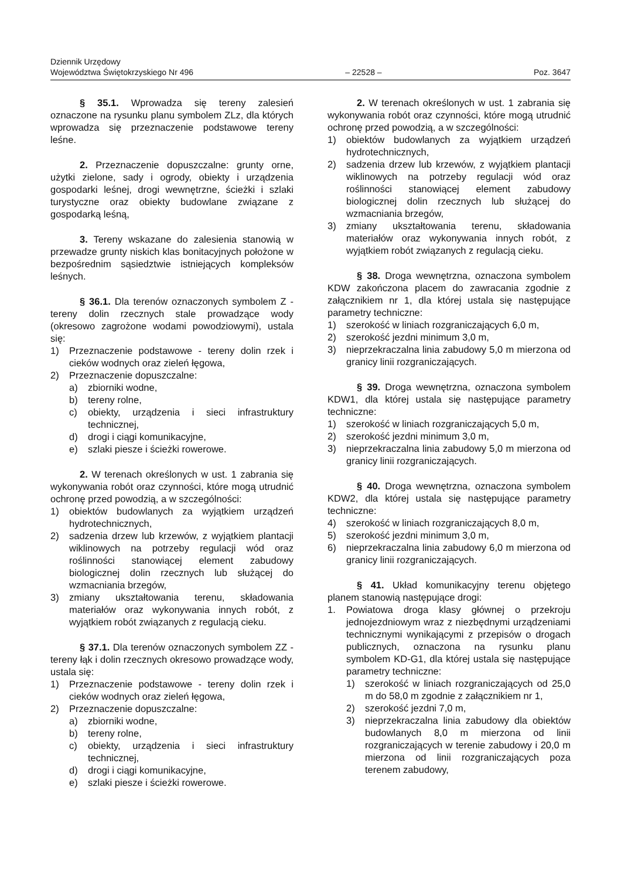Dziennik Urzędowy
Województwa Świętokrzyskiego Nr 496
– 22528 –
Poz. 3647
§ 35.1. Wprowadza się tereny zalesień oznaczone na rysunku planu symbolem ZLz, dla których wprowadza się przeznaczenie podstawowe tereny leśne.
2. Przeznaczenie dopuszczalne: grunty orne, użytki zielone, sady i ogrody, obiekty i urządzenia gospodarki leśnej, drogi wewnętrzne, ścieżki i szlaki turystyczne oraz obiekty budowlane związane z gospodarką leśną,
3. Tereny wskazane do zalesienia stanowią w przewadze grunty niskich klas bonitacyjnych położone w bezpośrednim sąsiedztwie istniejących kompleksów leśnych.
§ 36.1. Dla terenów oznaczonych symbolem Z - tereny dolin rzecznych stale prowadzące wody (okresowo zagrożone wodami powodziowymi), ustala się:
1) Przeznaczenie podstawowe - tereny dolin rzek i cieków wodnych oraz zieleń łęgowa,
2) Przeznaczenie dopuszczalne:
a) zbiorniki wodne,
b) tereny rolne,
c) obiekty, urządzenia i sieci infrastruktury technicznej,
d) drogi i ciągi komunikacyjne,
e) szlaki piesze i ścieżki rowerowe.
2. W terenach określonych w ust. 1 zabrania się wykonywania robót oraz czynności, które mogą utrudnić ochronę przed powodzią, a w szczególności:
1) obiektów budowlanych za wyjątkiem urządzeń hydrotechnicznych,
2) sadzenia drzew lub krzewów, z wyjątkiem plantacji wiklinowych na potrzeby regulacji wód oraz roślinności stanowiącej element zabudowy biologicznej dolin rzecznych lub służącej do wzmacniania brzegów,
3) zmiany ukształtowania terenu, składowania materiałów oraz wykonywania innych robót, z wyjątkiem robót związanych z regulacją cieku.
§ 37.1. Dla terenów oznaczonych symbolem ZZ - tereny łąk i dolin rzecznych okresowo prowadzące wody, ustala się:
1) Przeznaczenie podstawowe - tereny dolin rzek i cieków wodnych oraz zieleń łęgowa,
2) Przeznaczenie dopuszczalne:
a) zbiorniki wodne,
b) tereny rolne,
c) obiekty, urządzenia i sieci infrastruktury technicznej,
d) drogi i ciągi komunikacyjne,
e) szlaki piesze i ścieżki rowerowe.
2. W terenach określonych w ust. 1 zabrania się wykonywania robót oraz czynności, które mogą utrudnić ochronę przed powodzią, a w szczególności:
1) obiektów budowlanych za wyjątkiem urządzeń hydrotechnicznych,
2) sadzenia drzew lub krzewów, z wyjątkiem plantacji wiklinowych na potrzeby regulacji wód oraz roślinności stanowiącej element zabudowy biologicznej dolin rzecznych lub służącej do wzmacniania brzegów,
3) zmiany ukształtowania terenu, składowania materiałów oraz wykonywania innych robót, z wyjątkiem robót związanych z regulacją cieku.
§ 38. Droga wewnętrzna, oznaczona symbolem KDW zakończona placem do zawracania zgodnie z załącznikiem nr 1, dla której ustala się następujące parametry techniczne:
1) szerokość w liniach rozgraniczających 6,0 m,
2) szerokość jezdni minimum 3,0 m,
3) nieprzekraczalna linia zabudowy 5,0 m mierzona od granicy linii rozgraniczających.
§ 39. Droga wewnętrzna, oznaczona symbolem KDW1, dla której ustala się następujące parametry techniczne:
1) szerokość w liniach rozgraniczających 5,0 m,
2) szerokość jezdni minimum 3,0 m,
3) nieprzekraczalna linia zabudowy 5,0 m mierzona od granicy linii rozgraniczających.
§ 40. Droga wewnętrzna, oznaczona symbolem KDW2, dla której ustala się następujące parametry techniczne:
4) szerokość w liniach rozgraniczających 8,0 m,
5) szerokość jezdni minimum 3,0 m,
6) nieprzekraczalna linia zabudowy 6,0 m mierzona od granicy linii rozgraniczających.
§ 41. Układ komunikacyjny terenu objętego planem stanowią następujące drogi:
1. Powiatowa droga klasy głównej o przekroju jednojezdniowym wraz z niezbędnymi urządzeniami technicznymi wynikającymi z przepisów o drogach publicznych, oznaczona na rysunku planu symbolem KD-G1, dla której ustala się następujące parametry techniczne:
1) szerokość w liniach rozgraniczających od 25,0 m do 58,0 m zgodnie z załącznikiem nr 1,
2) szerokość jezdni 7,0 m,
3) nieprzekraczalna linia zabudowy dla obiektów budowlanych 8,0 m mierzona od linii rozgraniczających w terenie zabudowy i 20,0 m mierzona od linii rozgraniczających poza terenem zabudowy,